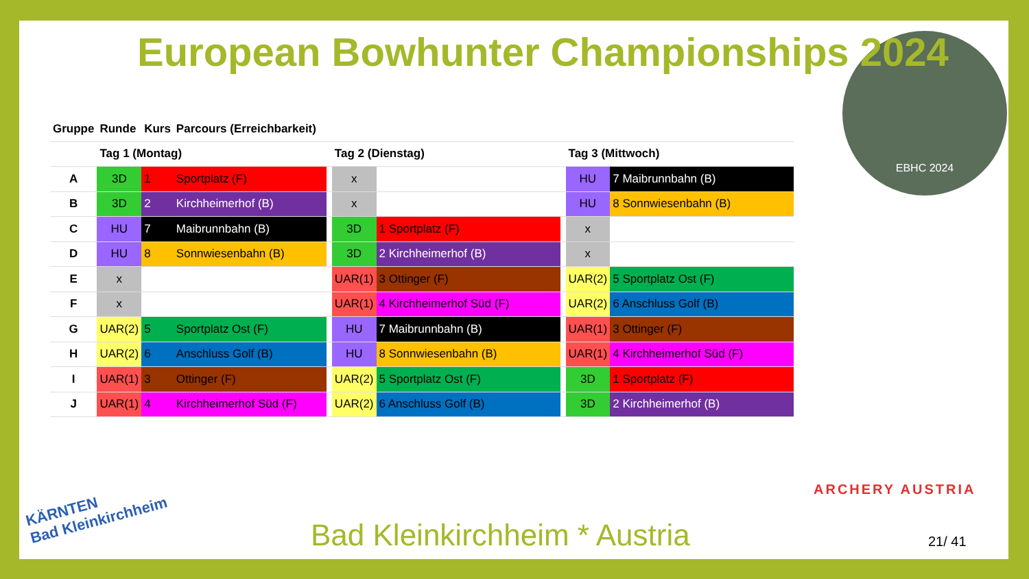EBHC 2024
European Bowhunter Championships 2024
| Gruppe | Runde | Kurs | Parcours (Erreichbarkeit) | | | | | | |
| --- | --- | --- | --- | --- | --- | --- | --- | --- | --- |
| | Tag 1 (Montag) | | | | Tag 2 (Dienstag) | | | Tag 3 (Mittwoch) | |
| A | 3D | 1 | Sportplatz (F) | | x | | | HU | 7 Maibrunnbahn (B) |
| B | 3D | 2 | Kirchheimerhof (B) | | x | | | HU | 8 Sonnwiesenbahn (B) |
| C | HU | 7 | Maibrunnbahn (B) | | 3D | 1 Sportplatz (F) | | x | |
| D | HU | 8 | Sonnwiesenbahn (B) | | 3D | 2 Kirchheimerhof (B) | | x | |
| E | x | | | | UAR(1) | 3 Ottinger (F) | | UAR(2) | 5 Sportplatz Ost (F) |
| F | x | | | | UAR(1) | 4 Kirchheimerhof Süd (F) | | UAR(2) | 6 Anschluss Golf (B) |
| G | UAR(2) | 5 | Sportplatz Ost (F) | | HU | 7 Maibrunnbahn (B) | | UAR(1) | 3 Ottinger (F) |
| H | UAR(2) | 6 | Anschluss Golf (B) | | HU | 8 Sonnwiesenbahn (B) | | UAR(1) | 4 Kirchheimerhof Süd (F) |
| I | UAR(1) | 3 | Ottinger (F) | | UAR(2) | 5 Sportplatz Ost (F) | | 3D | 1 Sportplatz (F) |
| J | UAR(1) | 4 | Kirchheimerhof Süd (F) | | UAR(2) | 6 Anschluss Golf (B) | | 3D | 2 Kirchheimerhof (B) |
ARCHERY AUSTRIA
KÄRNTEN
Bad Kleinkirchheim
Bad Kleinkirchheim * Austria 21/ 41